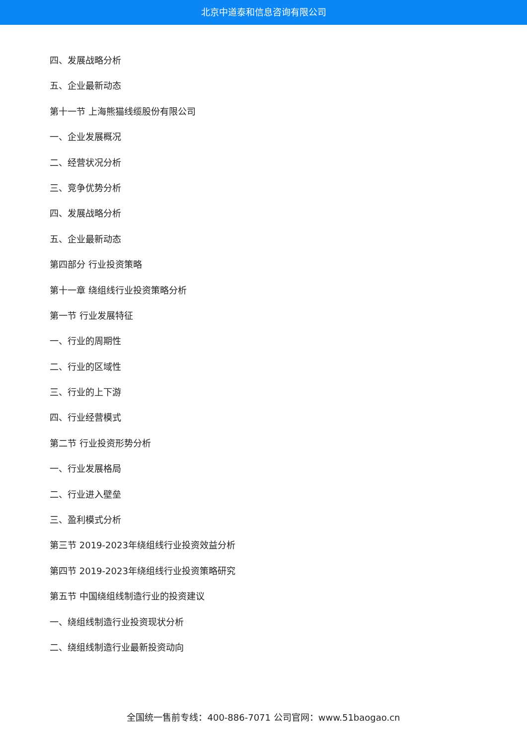北京中道泰和信息咨询有限公司
四、发展战略分析
五、企业最新动态
第十一节 上海熊猫线缆股份有限公司
一、企业发展概况
二、经营状况分析
三、竞争优势分析
四、发展战略分析
五、企业最新动态
第四部分 行业投资策略
第十一章 绕组线行业投资策略分析
第一节 行业发展特征
一、行业的周期性
二、行业的区域性
三、行业的上下游
四、行业经营模式
第二节 行业投资形势分析
一、行业发展格局
二、行业进入壁垒
三、盈利模式分析
第三节 2019-2023年绕组线行业投资效益分析
第四节 2019-2023年绕组线行业投资策略研究
第五节 中国绕组线制造行业的投资建议
一、绕组线制造行业投资现状分析
二、绕组线制造行业最新投资动向
全国统一售前专线：400-886-7071 公司官网：www.51baogao.cn